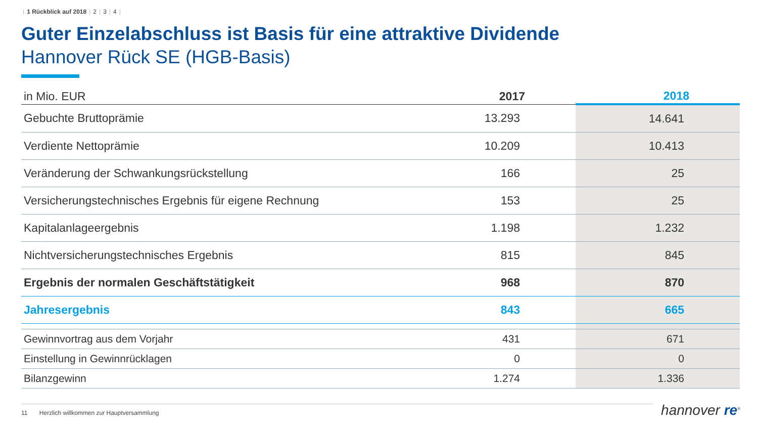| 1 Rückblick auf 2018 | 2 | 3 | 4 |
Guter Einzelabschluss ist Basis für eine attraktive Dividende
Hannover Rück SE (HGB-Basis)
| in Mio. EUR | 2017 | 2018 |
| --- | --- | --- |
| Gebuchte Bruttoprämie | 13.293 | 14.641 |
| Verdiente Nettoprämie | 10.209 | 10.413 |
| Veränderung der Schwankungsrückstellung | 166 | 25 |
| Versicherungstechnisches Ergebnis für eigene Rechnung | 153 | 25 |
| Kapitalanlageergebnis | 1.198 | 1.232 |
| Nichtversicherungstechnisches Ergebnis | 815 | 845 |
| Ergebnis der normalen Geschäftstätigkeit | 968 | 870 |
| Jahresergebnis | 843 | 665 |
| Gewinnvortrag aus dem Vorjahr | 431 | 671 |
| Einstellung in Gewinnrücklagen | 0 | 0 |
| Bilanzgewinn | 1.274 | 1.336 |
11 Herzlich willkommen zur Hauptversammlung hannover re<sup>®</sup>